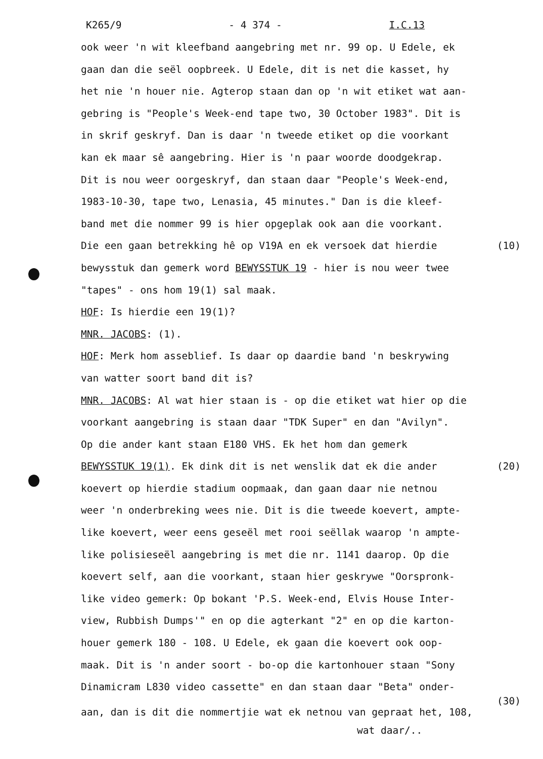K265/9 - 4 374 - I.C.13
ook weer 'n wit kleefband aangebring met nr. 99 op. U Edele, ek
gaan dan die seël oopbreek. U Edele, dit is net die kasset, hy
het nie 'n houer nie. Agterop staan dan op 'n wit etiket wat aan-
gebring is "People's Week-end tape two, 30 October 1983". Dit is
in skrif geskryf. Dan is daar 'n tweede etiket op die voorkant
kan ek maar sê aangebring. Hier is 'n paar woorde doodgekrap.
Dit is nou weer oorgeskryf, dan staan daar "People's Week-end,
1983-10-30, tape two, Lenasia, 45 minutes." Dan is die kleef-
band met die nommer 99 is hier opgeplak ook aan die voorkant.
Die een gaan betrekking hê op V19A en ek versoek dat hierdie (10)
bewysstuk dan gemerk word BEWYSSTUK 19 - hier is nou weer twee
"tapes" - ons hom 19(1) sal maak.
HOF: Is hierdie een 19(1)?
MNR. JACOBS: (1).
HOF: Merk hom asseblief. Is daar op daardie band 'n beskrywing
van watter soort band dit is?
MNR. JACOBS: Al wat hier staan is - op die etiket wat hier op die
voorkant aangebring is staan daar "TDK Super" en dan "Avilyn".
Op die ander kant staan E180 VHS. Ek het hom dan gemerk
BEWYSSTUK 19(1). Ek dink dit is net wenslik dat ek die ander (20)
koevert op hierdie stadium oopmaak, dan gaan daar nie netnou
weer 'n onderbreking wees nie. Dit is die tweede koevert, ampte-
like koevert, weer eens geseël met rooi seëllak waarop 'n ampte-
like polisieseël aangebring is met die nr. 1141 daarop. Op die
koevert self, aan die voorkant, staan hier geskrywe "Oorspronk-
like video gemerk: Op bokant 'P.S. Week-end, Elvis House Inter-
view, Rubbish Dumps'" en op die agterkant "2" en op die karton-
houer gemerk 180 - 108. U Edele, ek gaan die koevert ook oop-
maak. Dit is 'n ander soort - bo-op die kartonhouer staan "Sony
Dinamicram L830 video cassette" en dan staan daar "Beta" onder-
(30)
aan, dan is dit die nommertjie wat ek netnou van gepraat het, 108,
wat daar/..